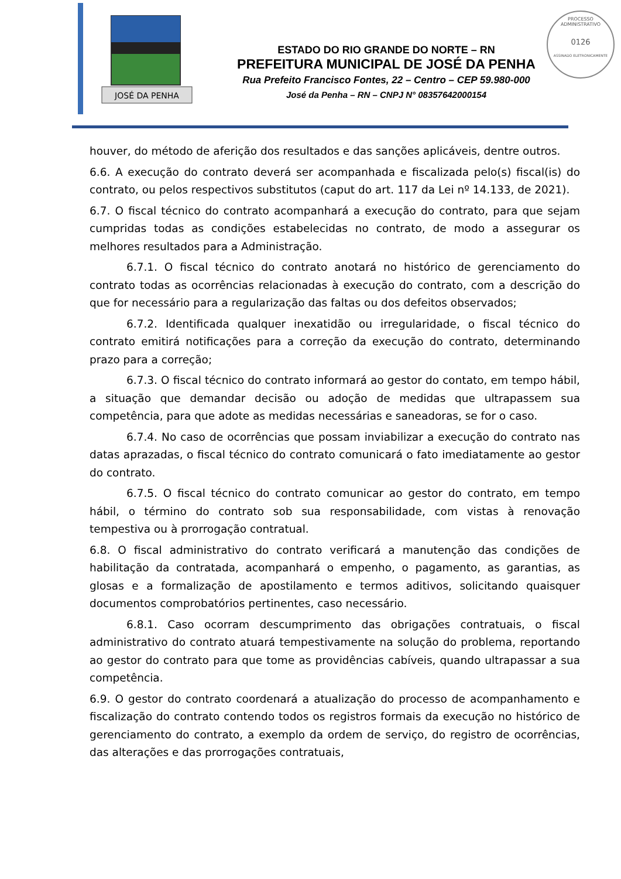JOSÉ DA PENHA
PROCESSO ADMINISTRATIVO
0126
ASSINADO ELETRONICAMENTE
ESTADO DO RIO GRANDE DO NORTE – RN
PREFEITURA MUNICIPAL DE JOSÉ DA PENHA
Rua Prefeito Francisco Fontes, 22 – Centro – CEP 59.980-000
José da Penha – RN – CNPJ N° 08357642000154
houver, do método de aferição dos resultados e das sanções aplicáveis, dentre outros.
6.6. A execução do contrato deverá ser acompanhada e fiscalizada pelo(s) fiscal(is) do contrato, ou pelos respectivos substitutos (caput do art. 117 da Lei nº 14.133, de 2021).
6.7. O fiscal técnico do contrato acompanhará a execução do contrato, para que sejam cumpridas todas as condições estabelecidas no contrato, de modo a assegurar os melhores resultados para a Administração.
6.7.1. O fiscal técnico do contrato anotará no histórico de gerenciamento do contrato todas as ocorrências relacionadas à execução do contrato, com a descrição do que for necessário para a regularização das faltas ou dos defeitos observados;
6.7.2. Identificada qualquer inexatidão ou irregularidade, o fiscal técnico do contrato emitirá notificações para a correção da execução do contrato, determinando prazo para a correção;
6.7.3. O fiscal técnico do contrato informará ao gestor do contato, em tempo hábil, a situação que demandar decisão ou adoção de medidas que ultrapassem sua competência, para que adote as medidas necessárias e saneadoras, se for o caso.
6.7.4. No caso de ocorrências que possam inviabilizar a execução do contrato nas datas aprazadas, o fiscal técnico do contrato comunicará o fato imediatamente ao gestor do contrato.
6.7.5. O fiscal técnico do contrato comunicar ao gestor do contrato, em tempo hábil, o término do contrato sob sua responsabilidade, com vistas à renovação tempestiva ou à prorrogação contratual.
6.8. O fiscal administrativo do contrato verificará a manutenção das condições de habilitação da contratada, acompanhará o empenho, o pagamento, as garantias, as glosas e a formalização de apostilamento e termos aditivos, solicitando quaisquer documentos comprobatórios pertinentes, caso necessário.
6.8.1. Caso ocorram descumprimento das obrigações contratuais, o fiscal administrativo do contrato atuará tempestivamente na solução do problema, reportando ao gestor do contrato para que tome as providências cabíveis, quando ultrapassar a sua competência.
6.9. O gestor do contrato coordenará a atualização do processo de acompanhamento e fiscalização do contrato contendo todos os registros formais da execução no histórico de gerenciamento do contrato, a exemplo da ordem de serviço, do registro de ocorrências, das alterações e das prorrogações contratuais,